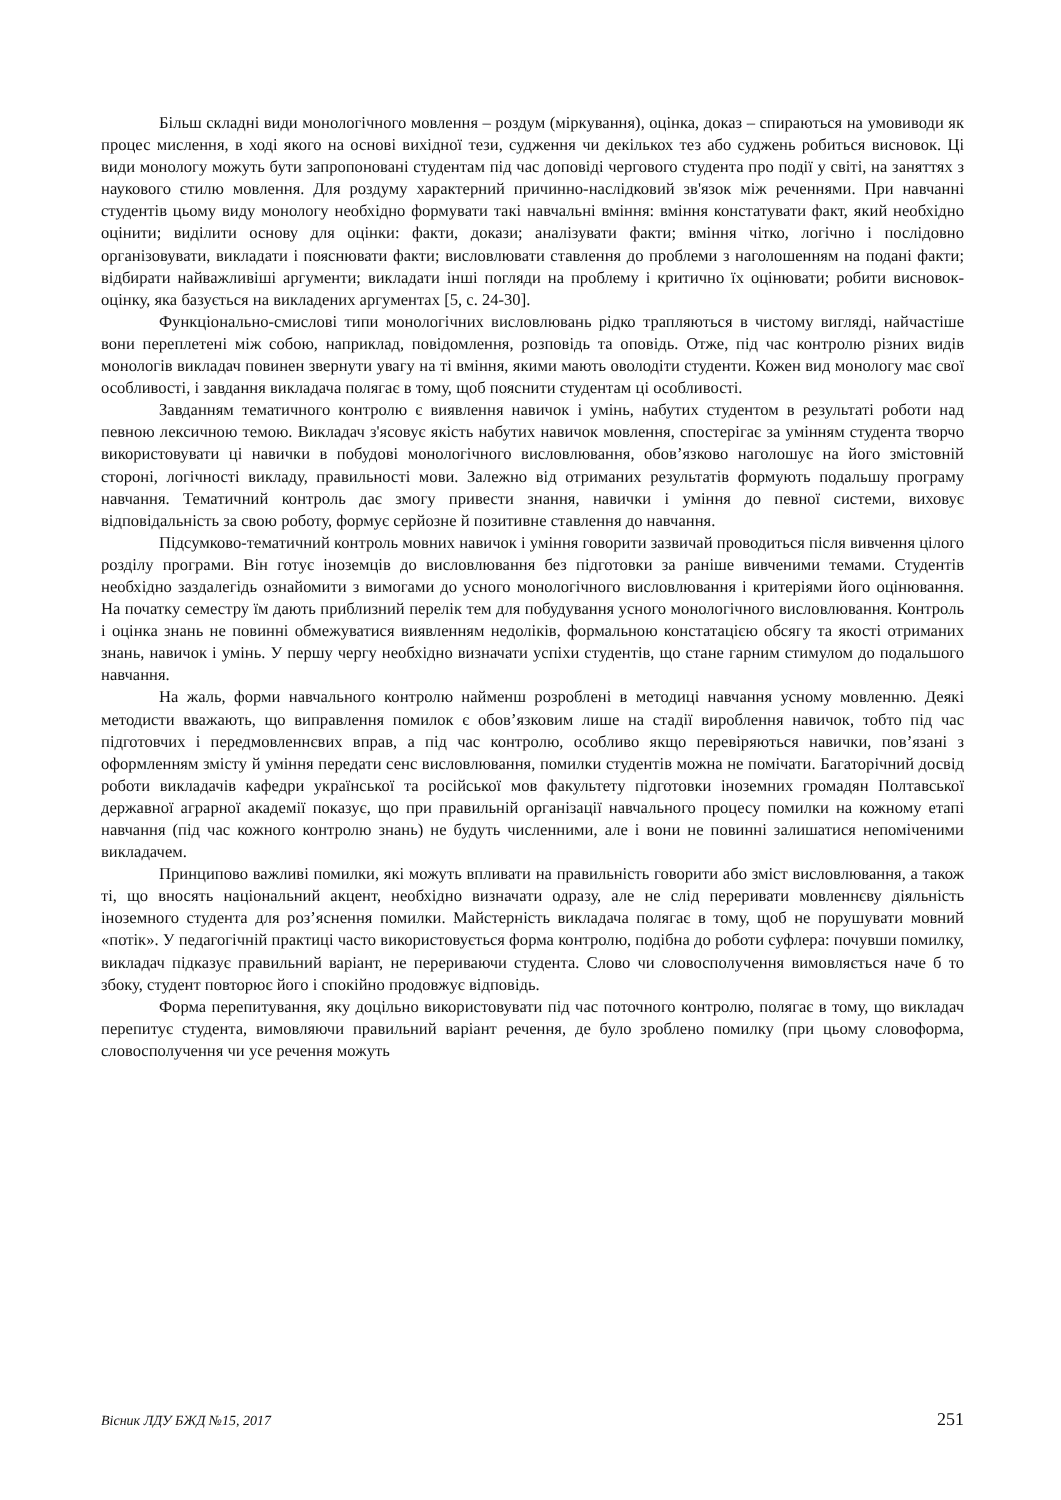Більш складні види монологічного мовлення – роздум (міркування), оцінка, доказ – спираються на умовиводи як процес мислення, в ході якого на основі вихідної тези, судження чи декількох тез або суджень робиться висновок. Ці види монологу можуть бути запропоновані студентам під час доповіді чергового студента про події у світі, на заняттях з наукового стилю мовлення. Для роздуму характерний причинно-наслідковий зв'язок між реченнями. При навчанні студентів цьому виду монологу необхідно формувати такі навчальні вміння: вміння констатувати факт, який необхідно оцінити; виділити основу для оцінки: факти, докази; аналізувати факти; вміння чітко, логічно і послідовно організовувати, викладати і пояснювати факти; висловлювати ставлення до проблеми з наголошенням на подані факти; відбирати найважливіші аргументи; викладати інші погляди на проблему і критично їх оцінювати; робити висновок-оцінку, яка базується на викладених аргументах [5, с. 24-30].
Функціонально-смислові типи монологічних висловлювань рідко трапляються в чистому вигляді, найчастіше вони переплетені між собою, наприклад, повідомлення, розповідь та оповідь. Отже, під час контролю різних видів монологів викладач повинен звернути увагу на ті вміння, якими мають оволодіти студенти. Кожен вид монологу має свої особливості, і завдання викладача полягає в тому, щоб пояснити студентам ці особливості.
Завданням тематичного контролю є виявлення навичок і умінь, набутих студентом в результаті роботи над певною лексичною темою. Викладач з'ясовує якість набутих навичок мовлення, спостерігає за умінням студента творчо використовувати ці навички в побудові монологічного висловлювання, обов’язково наголошує на його змістовній стороні, логічності викладу, правильності мови. Залежно від отриманих результатів формують подальшу програму навчання. Тематичний контроль дає змогу привести знання, навички і уміння до певної системи, виховує відповідальність за свою роботу, формує серйозне й позитивне ставлення до навчання.
Підсумково-тематичний контроль мовних навичок і уміння говорити зазвичай проводиться після вивчення цілого розділу програми. Він готує іноземців до висловлювання без підготовки за раніше вивченими темами. Студентів необхідно заздалегідь ознайомити з вимогами до усного монологічного висловлювання і критеріями його оцінювання. На початку семестру їм дають приблизний перелік тем для побудування усного монологічного висловлювання. Контроль і оцінка знань не повинні обмежуватися виявленням недоліків, формальною констатацією обсягу та якості отриманих знань, навичок і умінь. У першу чергу необхідно визначати успіхи студентів, що стане гарним стимулом до подальшого навчання.
На жаль, форми навчального контролю найменш розроблені в методиці навчання усному мовленню. Деякі методисти вважають, що виправлення помилок є обов’язковим лише на стадії вироблення навичок, тобто під час підготовчих і передмовленнєвих вправ, а під час контролю, особливо якщо перевіряються навички, пов’язані з оформленням змісту й уміння передати сенс висловлювання, помилки студентів можна не помічати. Багаторічний досвід роботи викладачів кафедри української та російської мов факультету підготовки іноземних громадян Полтавської державної аграрної академії показує, що при правильній організації навчального процесу помилки на кожному етапі навчання (під час кожного контролю знань) не будуть численними, але і вони не повинні залишатися непоміченими викладачем.
Принципово важливі помилки, які можуть впливати на правильність говорити або зміст висловлювання, а також ті, що вносять національний акцент, необхідно визначати одразу, але не слід переривати мовленнєву діяльність іноземного студента для роз’яснення помилки. Майстерність викладача полягає в тому, щоб не порушувати мовний «потік». У педагогічній практиці часто використовується форма контролю, подібна до роботи суфлера: почувши помилку, викладач підказує правильний варіант, не перериваючи студента. Слово чи словосполучення вимовляється наче б то збоку, студент повторює його і спокійно продовжує відповідь.
Форма перепитування, яку доцільно використовувати під час поточного контролю, полягає в тому, що викладач перепитує студента, вимовляючи правильний варіант речення, де було зроблено помилку (при цьому словоформа, словосполучення чи усе речення можуть
Вісник ЛДУ БЖД №15, 2017 251